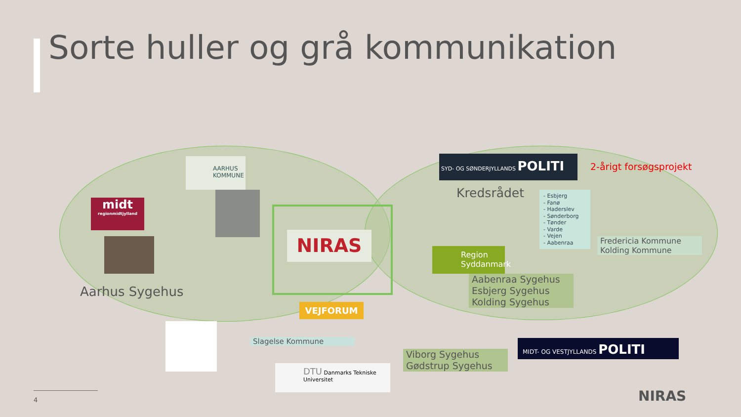Sorte huller og grå kommunikation
AARHUS KOMMUNE
midt
regionmidtjylland
Aarhus Sygehus
NIRAS
SYD- OG SØNDERJYLLANDS POLITI
2-årigt forsøgsprojekt
Kredsrådet
- Esbjerg
- Fanø
- Haderslev
- Sønderborg
- Tønder
- Varde
- Vejen
- Aabenraa
Fredericia Kommune
Kolding Kommune
Region Syddanmark
Aabenraa Sygehus
Esbjerg Sygehus
Kolding Sygehus
VEJFORUM
Slagelse Kommune
DTU Danmarks Tekniske Universitet
Viborg Sygehus
Gødstrup Sygehus
MIDT- OG VESTJYLLANDS POLITI
4 NIRAS